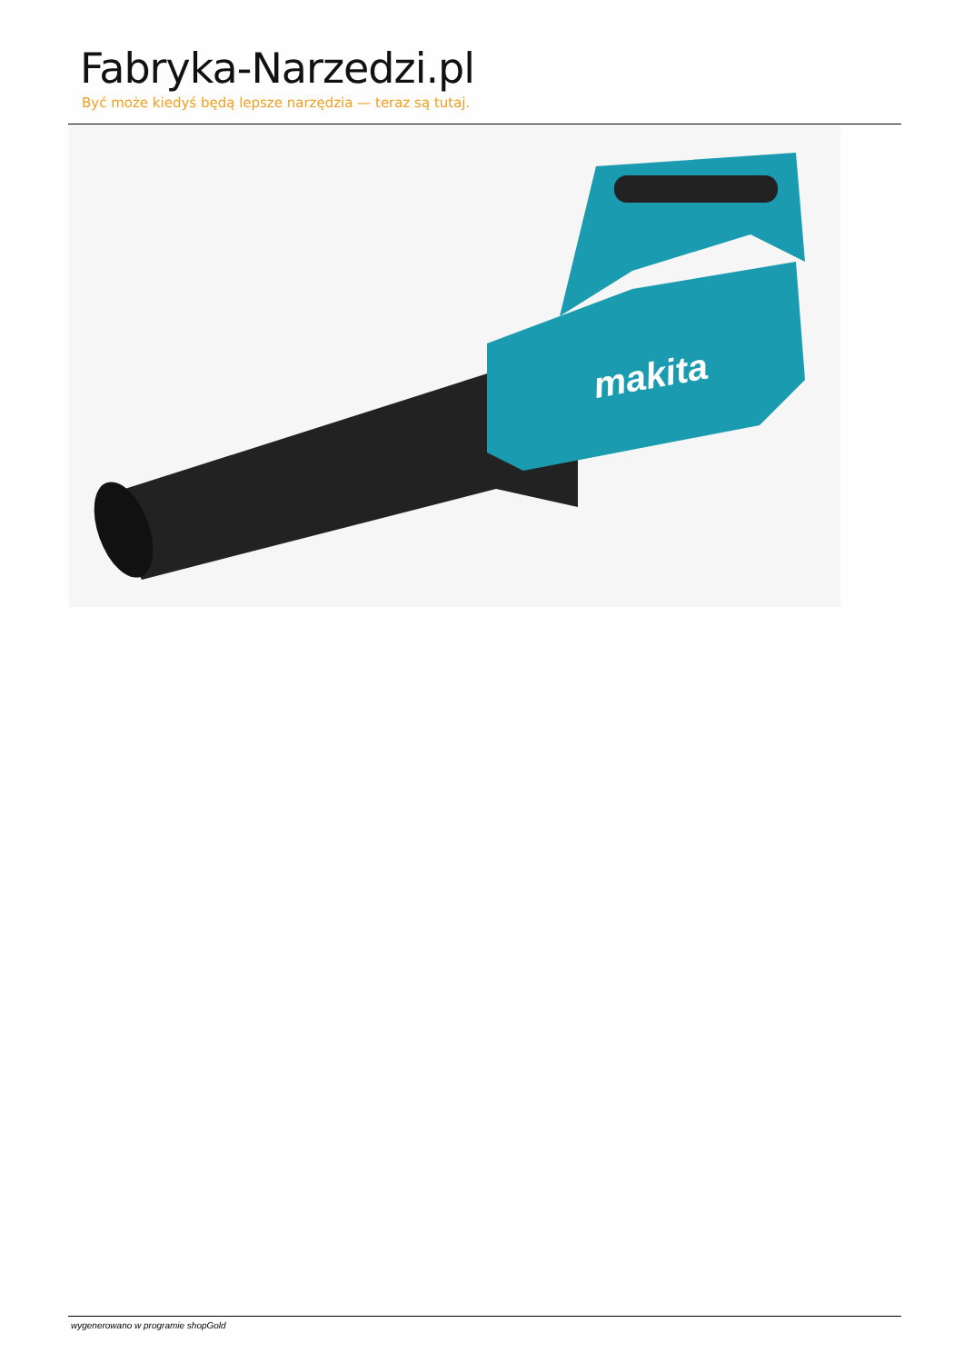Fabryka-Narzedzi.pl
Być może kiedyś będą lepsze narzędzia — teraz są tutaj.
makita
wygenerowano w programie shopGold